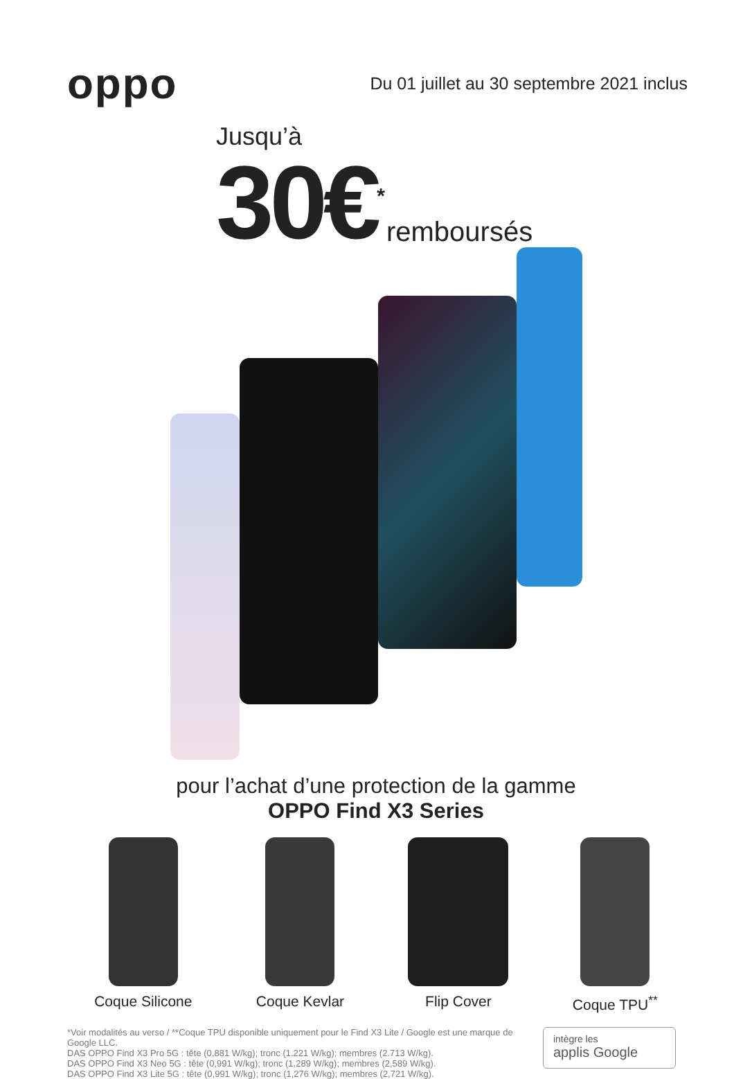oppo
Du 01 juillet au 30 septembre 2021 inclus
Jusqu’à
30€<sup>*</sup> remboursés
pour l’achat d’une protection de la gamme
OPPO Find X3 Series
Coque Silicone Coque Kevlar Flip Cover Coque TPU<sup>**</sup>
*Voir modalités au verso / **Coque TPU disponible uniquement pour le Find X3 Lite / Google est une marque de Google LLC.
DAS OPPO Find X3 Pro 5G : tête (0,881 W/kg); tronc (1.221 W/kg); membres (2.713 W/kg).
DAS OPPO Find X3 Neo 5G : tête (0,991 W/kg); tronc (1,289 W/kg); membres (2,589 W/kg).
DAS OPPO Find X3 Lite 5G : tête (0,991 W/kg); tronc (1,276 W/kg); membres (2,721 W/kg).
intègre les
applis Google